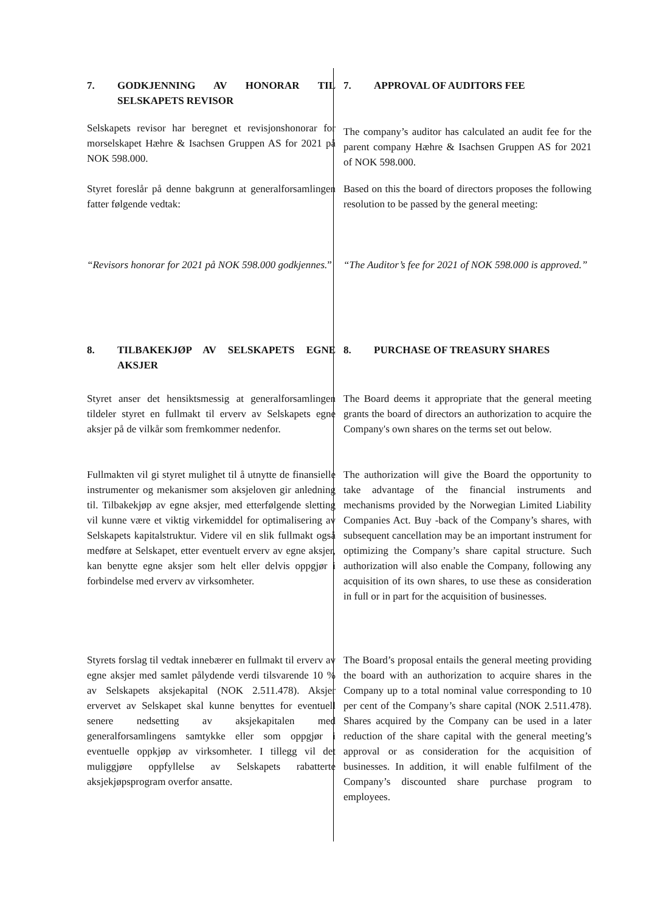| 7. GODKJENNING AV HONORAR TIL SELSKAPETS REVISOR | 7. APPROVAL OF AUDITORS FEE |
| Selskapets revisor har beregnet et revisjonshonorar for morselskapet Hæhre & Isachsen Gruppen AS for 2021 på NOK 598.000. | The company’s auditor has calculated an audit fee for the parent company Hæhre & Isachsen Gruppen AS for 2021 of NOK 598.000. |
| Styret foreslår på denne bakgrunn at generalforsamlingen fatter følgende vedtak: | Based on this the board of directors proposes the following resolution to be passed by the general meeting: |
| “Revisors honorar for 2021 på NOK 598.000 godkjennes. ” | “The Auditor’s fee for 2021 of NOK 598.000 is approved.” |
| 8. TILBAKEKJØP AV SELSKAPETS EGNE AKSJER | 8. PURCHASE OF TREASURY SHARES |
| Styret anser det hensiktsmessig at generalforsamlingen tildeler styret en fullmakt til erverv av Selskapets egne aksjer på de vilkår som fremkommer nedenfor. | The Board deems it appropriate that the general meeting grants the board of directors an authorization to acquire the Company's own shares on the terms set out below. |
| Fullmakten vil gi styret mulighet til å utnytte de finansielle instrumenter og mekanismer som aksjeloven gir anledning til. Tilbakekjøp av egne aksjer, med etterfølgende sletting vil kunne være et viktig virkemiddel for optimalisering av Selskapets kapitalstruktur. Videre vil en slik fullmakt også medføre at Selskapet, etter eventuelt erverv av egne aksjer, kan benytte egne aksjer som helt eller delvis oppgjør i forbindelse med erverv av virksomheter. | The authorization will give the Board the opportunity to take advantage of the financial instruments and mechanisms provided by the Norwegian Limited Liability Companies Act. Buy -back of the Company’s shares, with subsequent cancellation may be an important instrument for optimizing the Company’s share capital structure. Such authorization will also enable the Company, following any acquisition of its own shares, to use these as consideration in full or in part for the acquisition of businesses. |
| Styrets forslag til vedtak innebærer en fullmakt til erverv av egne aksjer med samlet pålydende verdi tilsvarende 10 % av Selskapets aksjekapital (NOK 2.511.478). Aksjer ervervet av Selskapet skal kunne benyttes for eventuell senere nedsetting av aksjekapitalen med generalforsamlingens samtykke eller som oppgjør i eventuelle oppkjøp av virksomheter. I tillegg vil det muliggjøre oppfyllelse av Selskapets rabatterte aksjekjøpsprogram overfor ansatte. | The Board’s proposal entails the general meeting providing the board with an authorization to acquire shares in the Company up to a total nominal value corresponding to 10 per cent of the Company’s share capital (NOK 2.511.478). Shares acquired by the Company can be used in a later reduction of the share capital with the general meeting’s approval or as consideration for the acquisition of businesses. In addition, it will enable fulfilment of the Company’s discounted share purchase program to employees. |